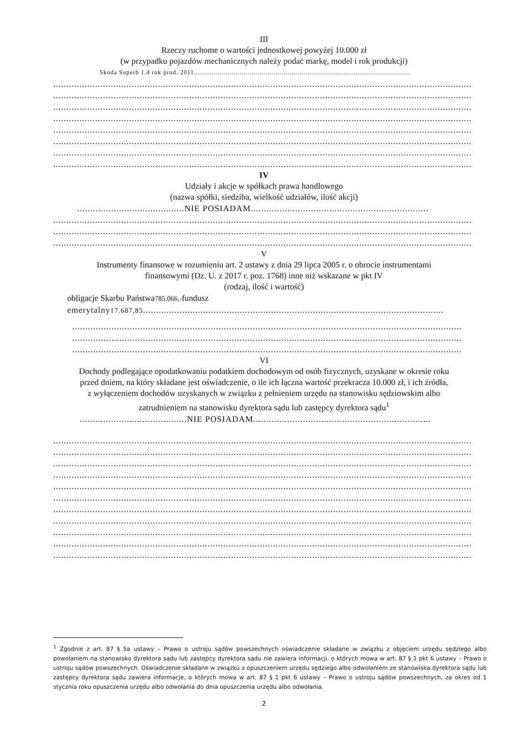III
Rzeczy ruchome o wartości jednostkowej powyżej 10.000 zł
(w przypadku pojazdów mechanicznych należy podać markę, model i rok produkcji)
Skoda Superb 1.4 rok prod. 2011.............................................................................................................
................................................................................................................................................................
................................................................................................................................................................
................................................................................................................................................................
................................................................................................................................................................
................................................................................................................................................................
................................................................................................................................................................
................................................................................................................................................................
................................................................................................................................................................
IV
Udziały i akcje w spółkach prawa handlowego
(nazwa spółki, siedziba, wielkość udziałów, ilość akcji)
.........................................NIE POSIADAM....................................................................
................................................................................................................................................................
................................................................................................................................................................
................................................................................................................................................................
V
Instrumenty finansowe w rozumieniu art. 2 ustawy z dnia 29 lipca 2005 r. o obrocie instrumentami
finansowymi (Dz. U. z 2017 r. poz. 1768) inne niż wskazane w pkt IV
(rodzaj, ilość i wartość)
obligacje Skarbu Państwa785.066,-fundusz
emerytalny17.687,85...................................................................................................................
.....................................................................................................................................................
.....................................................................................................................................................
.....................................................................................................................................................
VI
Dochody podlegające opodatkowaniu podatkiem dochodowym od osób fizycznych, uzyskane w okresie roku
przed dniem, na który składane jest oświadczenie, o ile ich łączna wartość przekracza 10.000 zł, i ich źródła,
z wyłączeniem dochodów uzyskanych w związku z pełnieniem urzędu na stanowisku sędziowskim albo
zatrudnieniem na stanowisku dyrektora sądu lub zastępcy dyrektora sądu<sup>1</sup>
.........................................NIE POSIADAM....................................................................
................................................................................................................................................................
................................................................................................................................................................
................................................................................................................................................................
................................................................................................................................................................
................................................................................................................................................................
................................................................................................................................................................
................................................................................................................................................................
................................................................................................................................................................
................................................................................................................................................................
................................................................................................................................................................
................................................................................................................................................................
<sup>1</sup> Zgodnie z art. 87 § 5a ustawy – Prawo o ustroju sądów powszechnych oświadczenie składane w związku z objęciem urzędu sędziego albo powołaniem na stanowisko dyrektora sądu lub zastępcy dyrektora sądu nie zawiera informacji, o których mowa w art. 87 § 1 pkt 6 ustawy – Prawo o ustroju sądów powszechnych. Oświadczenie składane w związku z opuszczeniem urzędu sędziego albo odwołaniem ze stanowiska dyrektora sądu lub zastępcy dyrektora sądu zawiera informacje, o których mowa w art. 87 § 1 pkt 6 ustawy – Prawo o ustroju sądów powszechnych, za okres od 1 stycznia roku opuszczenia urzędu albo odwołania do dnia opuszczenia urzędu albo odwołania.
2